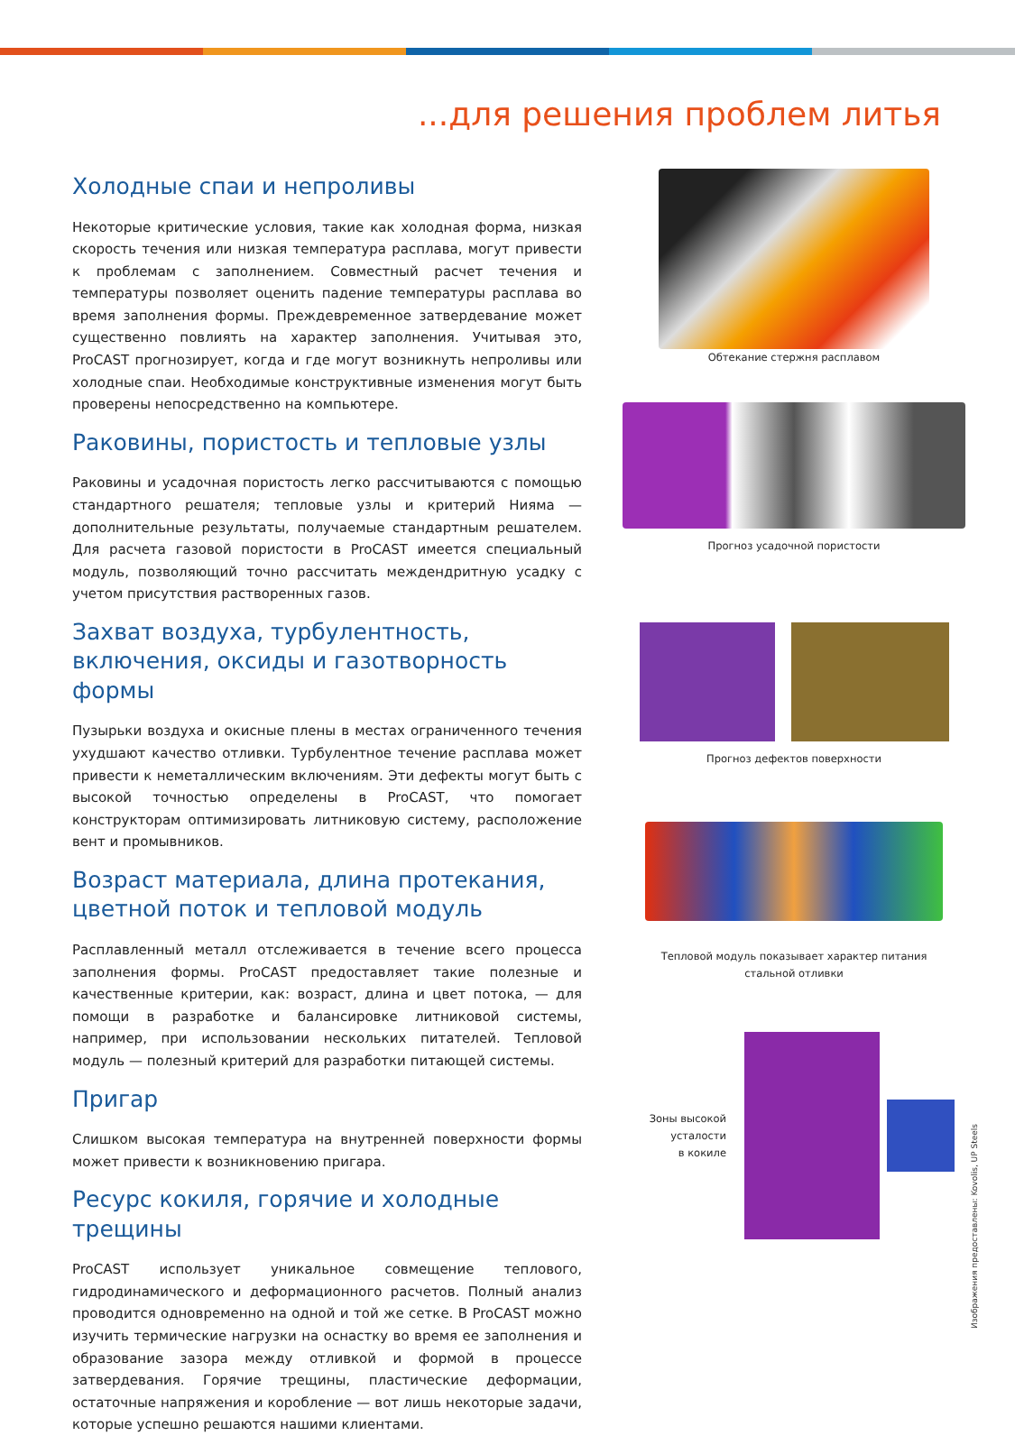...для решения проблем литья
Холодные спаи и непроливы
Некоторые критические условия, такие как холодная форма, низкая скорость течения или низкая температура расплава, могут привести к проблемам с заполнением. Совместный расчет течения и температуры позволяет оценить падение температуры расплава во время заполнения формы. Преждевременное затвердевание может существенно повлиять на характер заполнения. Учитывая это, ProCAST прогнозирует, когда и где могут возникнуть непроливы или холодные спаи. Необходимые конструктивные изменения могут быть проверены непосредственно на компьютере.
Раковины, пористость и тепловые узлы
Раковины и усадочная пористость легко рассчитываются с помощью стандартного решателя; тепловые узлы и критерий Нияма — дополнительные результаты, получаемые стандартным решателем. Для расчета газовой пористости в ProCAST имеется специальный модуль, позволяющий точно рассчитать междендритную усадку с учетом присутствия растворенных газов.
Захват воздуха, турбулентность, включения, оксиды и газотворность формы
Пузырьки воздуха и окисные плены в местах ограниченного течения ухудшают качество отливки. Турбулентное течение расплава может привести к неметаллическим включениям. Эти дефекты могут быть с высокой точностью определены в ProCAST, что помогает конструкторам оптимизировать литниковую систему, расположение вент и промывников.
Возраст материала, длина протекания, цветной поток и тепловой модуль
Расплавленный металл отслеживается в течение всего процесса заполнения формы. ProCAST предоставляет такие полезные и качественные критерии, как: возраст, длина и цвет потока, — для помощи в разработке и балансировке литниковой системы, например, при использовании нескольких питателей. Тепловой модуль — полезный критерий для разработки питающей системы.
Пригар
Слишком высокая температура на внутренней поверхности формы может привести к возникновению пригара.
Ресурс кокиля, горячие и холодные трещины
ProCAST использует уникальное совмещение теплового, гидродинамического и деформационного расчетов. Полный анализ проводится одновременно на одной и той же сетке. В ProCAST можно изучить термические нагрузки на оснастку во время ее заполнения и образование зазора между отливкой и формой в процессе затвердевания. Горячие трещины, пластические деформации, остаточные напряжения и коробление — вот лишь некоторые задачи, которые успешно решаются нашими клиентами.
Обтекание стержня расплавом
Прогноз усадочной пористости
Прогноз дефектов поверхности
Тепловой модуль показывает характер питания
стальной отливки
Зоны высокой
усталости
в кокиле
Изображения предоставлены: Kovolis, UP Steels